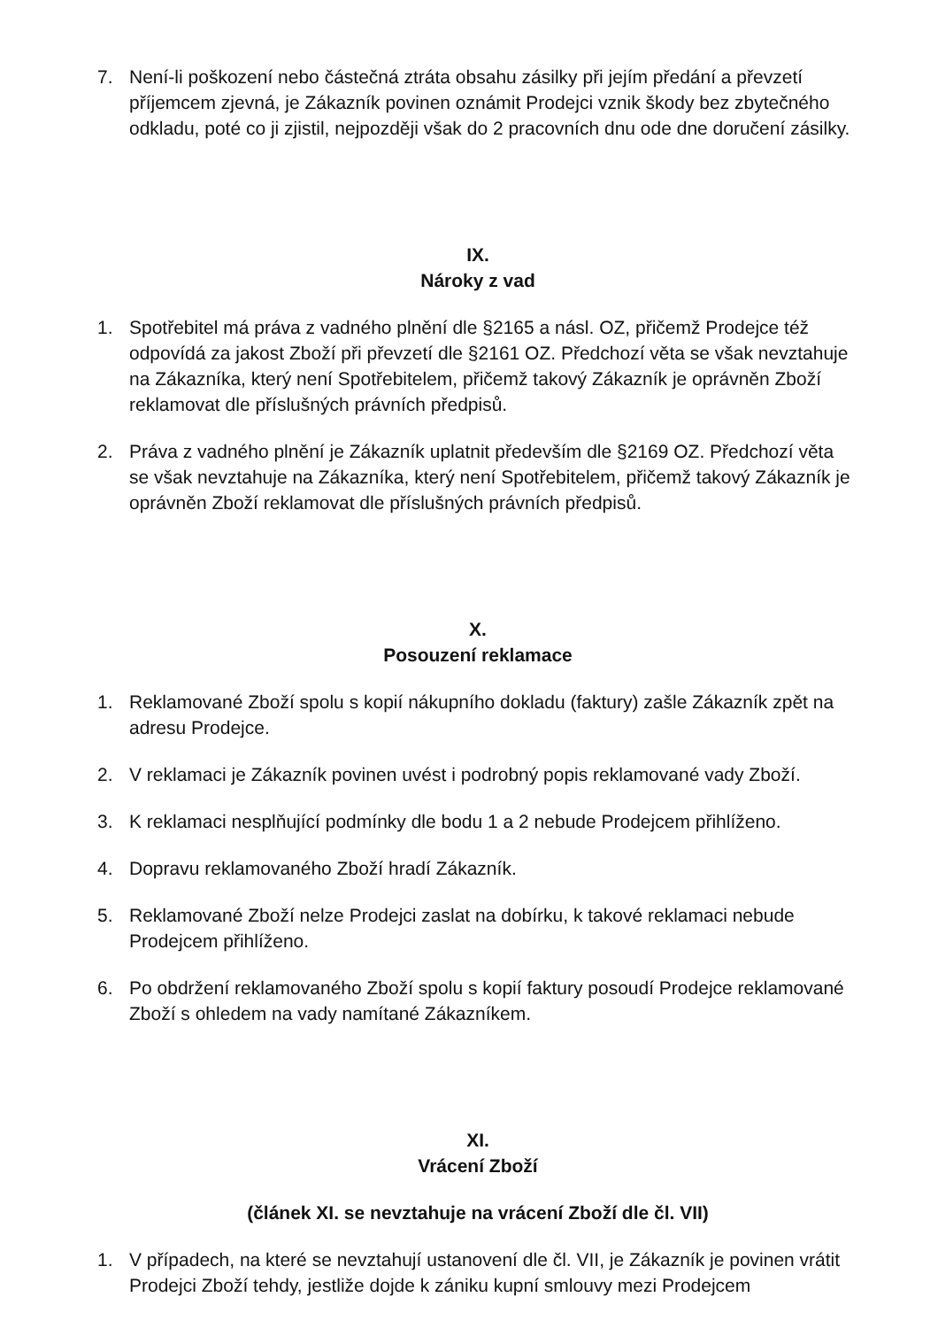7. Není-li poškození nebo částečná ztráta obsahu zásilky při jejím předání a převzetí příjemcem zjevná, je Zákazník povinen oznámit Prodejci vznik škody bez zbytečného odkladu, poté co ji zjistil, nejpozději však do 2 pracovních dnu ode dne doručení zásilky.
IX.
Nároky z vad
1. Spotřebitel má práva z vadného plnění dle §2165 a násl. OZ, přičemž Prodejce též odpovídá za jakost Zboží při převzetí dle §2161 OZ. Předchozí věta se však nevztahuje na Zákazníka, který není Spotřebitelem, přičemž takový Zákazník je oprávněn Zboží reklamovat dle příslušných právních předpisů.
2. Práva z vadného plnění je Zákazník uplatnit především dle §2169 OZ. Předchozí věta se však nevztahuje na Zákazníka, který není Spotřebitelem, přičemž takový Zákazník je oprávněn Zboží reklamovat dle příslušných právních předpisů.
X.
Posouzení reklamace
1. Reklamované Zboží spolu s kopií nákupního dokladu (faktury) zašle Zákazník zpět na adresu Prodejce.
2. V reklamaci je Zákazník povinen uvést i podrobný popis reklamované vady Zboží.
3. K reklamaci nesplňující podmínky dle bodu 1 a 2 nebude Prodejcem přihlíženo.
4. Dopravu reklamovaného Zboží hradí Zákazník.
5. Reklamované Zboží nelze Prodejci zaslat na dobírku, k takové reklamaci nebude Prodejcem přihlíženo.
6. Po obdržení reklamovaného Zboží spolu s kopií faktury posoudí Prodejce reklamované Zboží s ohledem na vady namítané Zákazníkem.
XI.
Vrácení Zboží
(článek XI. se nevztahuje na vrácení Zboží dle čl. VII)
1. V případech, na které se nevztahují ustanovení dle čl. VII, je Zákazník je povinen vrátit Prodejci Zboží tehdy, jestliže dojde k zániku kupní smlouvy mezi Prodejcem